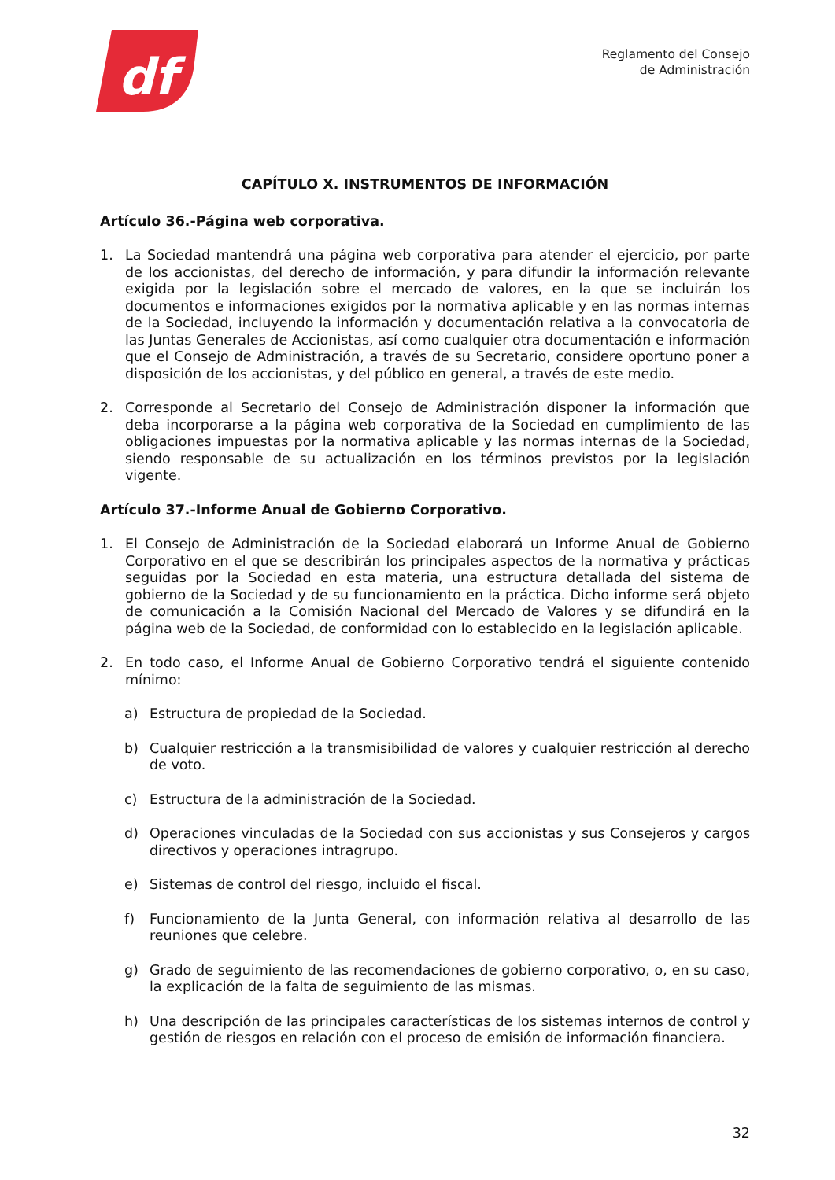df
Reglamento del Consejo
de Administración
CAPÍTULO X. INSTRUMENTOS DE INFORMACIÓN
Artículo 36.-Página web corporativa.
1. La Sociedad mantendrá una página web corporativa para atender el ejercicio, por parte de los accionistas, del derecho de información, y para difundir la información relevante exigida por la legislación sobre el mercado de valores, en la que se incluirán los documentos e informaciones exigidos por la normativa aplicable y en las normas internas de la Sociedad, incluyendo la información y documentación relativa a la convocatoria de las Juntas Generales de Accionistas, así como cualquier otra documentación e información que el Consejo de Administración, a través de su Secretario, considere oportuno poner a disposición de los accionistas, y del público en general, a través de este medio.
2. Corresponde al Secretario del Consejo de Administración disponer la información que deba incorporarse a la página web corporativa de la Sociedad en cumplimiento de las obligaciones impuestas por la normativa aplicable y las normas internas de la Sociedad, siendo responsable de su actualización en los términos previstos por la legislación vigente.
Artículo 37.-Informe Anual de Gobierno Corporativo.
1. El Consejo de Administración de la Sociedad elaborará un Informe Anual de Gobierno Corporativo en el que se describirán los principales aspectos de la normativa y prácticas seguidas por la Sociedad en esta materia, una estructura detallada del sistema de gobierno de la Sociedad y de su funcionamiento en la práctica. Dicho informe será objeto de comunicación a la Comisión Nacional del Mercado de Valores y se difundirá en la página web de la Sociedad, de conformidad con lo establecido en la legislación aplicable.
2. En todo caso, el Informe Anual de Gobierno Corporativo tendrá el siguiente contenido mínimo:
a) Estructura de propiedad de la Sociedad.
b) Cualquier restricción a la transmisibilidad de valores y cualquier restricción al derecho de voto.
c) Estructura de la administración de la Sociedad.
d) Operaciones vinculadas de la Sociedad con sus accionistas y sus Consejeros y cargos directivos y operaciones intragrupo.
e) Sistemas de control del riesgo, incluido el fiscal.
f) Funcionamiento de la Junta General, con información relativa al desarrollo de las reuniones que celebre.
g) Grado de seguimiento de las recomendaciones de gobierno corporativo, o, en su caso, la explicación de la falta de seguimiento de las mismas.
h) Una descripción de las principales características de los sistemas internos de control y gestión de riesgos en relación con el proceso de emisión de información financiera.
32